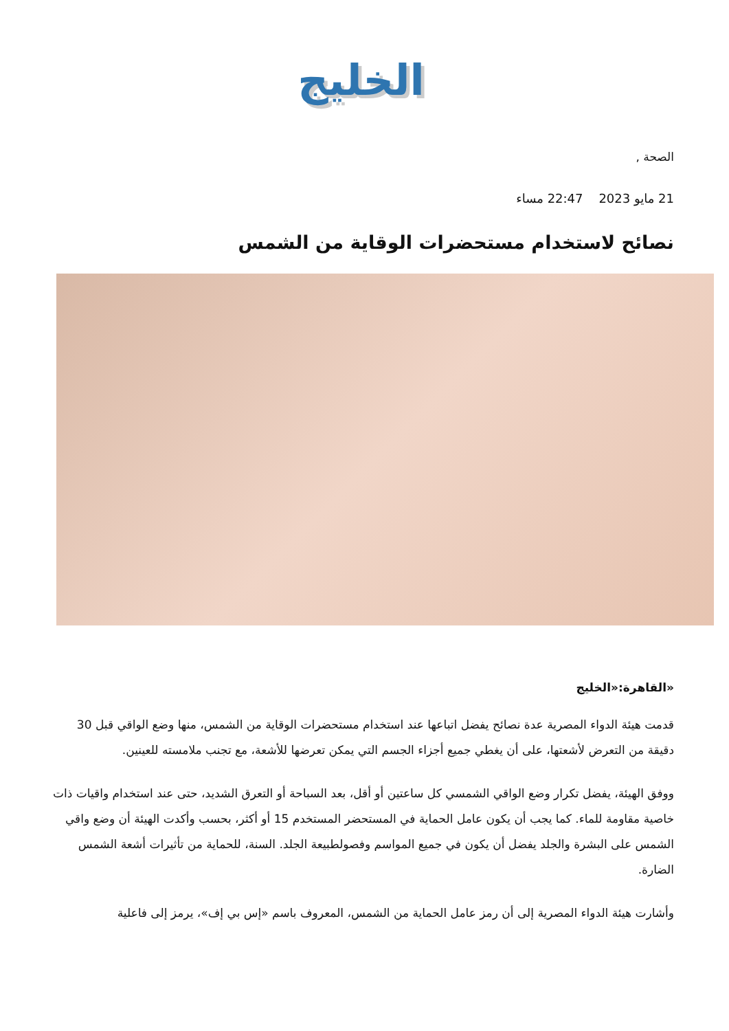الخليج
الصحة ,
21 مايو 2023 22:47 مساء
نصائح لاستخدام مستحضرات الوقاية من الشمس
«القاهرة:«الخليج
قدمت هيئة الدواء المصرية عدة نصائح يفضل اتباعها عند استخدام مستحضرات الوقاية من الشمس، منها وضع الواقي قبل 30 دقيقة من التعرض لأشعتها، على أن يغطي جميع أجزاء الجسم التي يمكن تعرضها للأشعة، مع تجنب ملامسته للعينين.
ووفق الهيئة، يفضل تكرار وضع الواقي الشمسي كل ساعتين أو أقل، بعد السباحة أو التعرق الشديد، حتى عند استخدام واقيات ذات خاصية مقاومة للماء. كما يجب أن يكون عامل الحماية في المستحضر المستخدم 15 أو أكثر، بحسب وأكدت الهيئة أن وضع واقي الشمس على البشرة والجلد يفضل أن يكون في جميع المواسم وفصولطبيعة الجلد. السنة، للحماية من تأثيرات أشعة الشمس الضارة.
وأشارت هيئة الدواء المصرية إلى أن رمز عامل الحماية من الشمس، المعروف باسم «إس بي إف»، يرمز إلى فاعلية